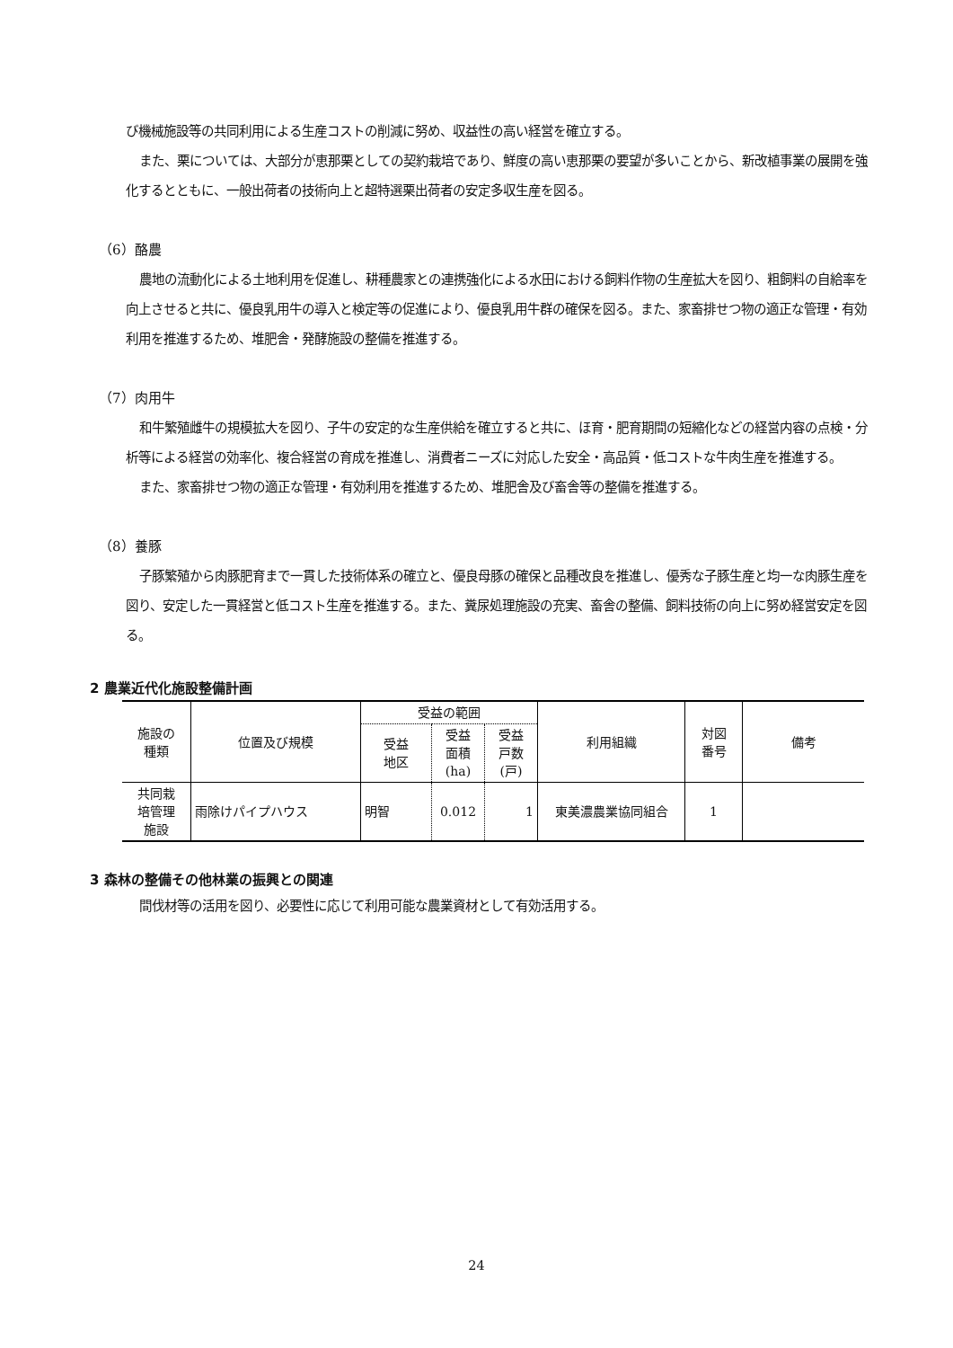び機械施設等の共同利用による生産コストの削減に努め、収益性の高い経営を確立する。
また、栗については、大部分が恵那栗としての契約栽培であり、鮮度の高い恵那栗の要望が多いことから、新改植事業の展開を強化するとともに、一般出荷者の技術向上と超特選栗出荷者の安定多収生産を図る。
（6）酪農
農地の流動化による土地利用を促進し、耕種農家との連携強化による水田における飼料作物の生産拡大を図り、粗飼料の自給率を向上させると共に、優良乳用牛の導入と検定等の促進により、優良乳用牛群の確保を図る。また、家畜排せつ物の適正な管理・有効利用を推進するため、堆肥舎・発酵施設の整備を推進する。
（7）肉用牛
和牛繁殖雌牛の規模拡大を図り、子牛の安定的な生産供給を確立すると共に、ほ育・肥育期間の短縮化などの経営内容の点検・分析等による経営の効率化、複合経営の育成を推進し、消費者ニーズに対応した安全・高品質・低コストな牛肉生産を推進する。
また、家畜排せつ物の適正な管理・有効利用を推進するため、堆肥舎及び畜舎等の整備を推進する。
（8）養豚
子豚繁殖から肉豚肥育まで一貫した技術体系の確立と、優良母豚の確保と品種改良を推進し、優秀な子豚生産と均一な肉豚生産を図り、安定した一貫経営と低コスト生産を推進する。また、糞尿処理施設の充実、畜舎の整備、飼料技術の向上に努め経営安定を図る。
2 農業近代化施設整備計画
| 施設の 種類 | 位置及び規模 | 受益の範囲 | | | 利用組織 | 対図 番号 | 備考 |
| --- | --- | --- | --- | --- | --- | --- | --- |
| | | 受益 地区 | 受益 面積 (ha) | 受益 戸数 (戸) | | | |
| 共同栽 培管理 施設 | 雨除けパイプハウス | 明智 | 0.012 | 1 | 東美濃農業協同組合 | 1 | |
3 森林の整備その他林業の振興との関連
間伐材等の活用を図り、必要性に応じて利用可能な農業資材として有効活用する。
24